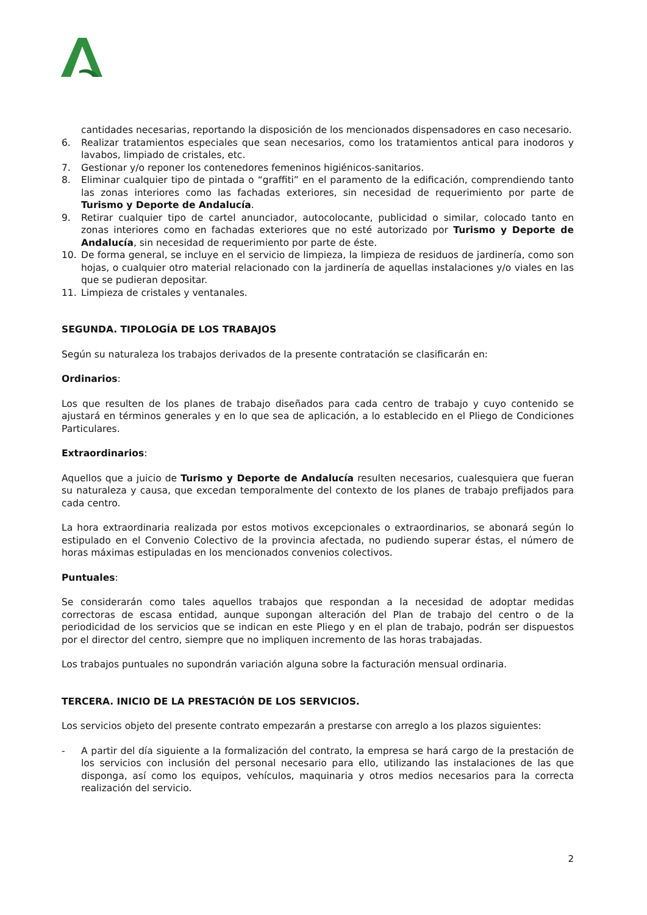cantidades necesarias, reportando la disposición de los mencionados dispensadores en caso necesario.
6. Realizar tratamientos especiales que sean necesarios, como los tratamientos antical para inodoros y lavabos, limpiado de cristales, etc.
7. Gestionar y/o reponer los contenedores femeninos higiénicos-sanitarios.
8. Eliminar cualquier tipo de pintada o “graffiti” en el paramento de la edificación, comprendiendo tanto las zonas interiores como las fachadas exteriores, sin necesidad de requerimiento por parte de Turismo y Deporte de Andalucía.
9. Retirar cualquier tipo de cartel anunciador, autocolocante, publicidad o similar, colocado tanto en zonas interiores como en fachadas exteriores que no esté autorizado por Turismo y Deporte de Andalucía, sin necesidad de requerimiento por parte de éste.
10. De forma general, se incluye en el servicio de limpieza, la limpieza de residuos de jardinería, como son hojas, o cualquier otro material relacionado con la jardinería de aquellas instalaciones y/o viales en las que se pudieran depositar.
11. Limpieza de cristales y ventanales.
SEGUNDA. TIPOLOGÍA DE LOS TRABAJOS
Según su naturaleza los trabajos derivados de la presente contratación se clasificarán en:
Ordinarios:
Los que resulten de los planes de trabajo diseñados para cada centro de trabajo y cuyo contenido se ajustará en términos generales y en lo que sea de aplicación, a lo establecido en el Pliego de Condiciones Particulares.
Extraordinarios:
Aquellos que a juicio de Turismo y Deporte de Andalucía resulten necesarios, cualesquiera que fueran su naturaleza y causa, que excedan temporalmente del contexto de los planes de trabajo prefijados para cada centro.
La hora extraordinaria realizada por estos motivos excepcionales o extraordinarios, se abonará según lo estipulado en el Convenio Colectivo de la provincia afectada, no pudiendo superar éstas, el número de horas máximas estipuladas en los mencionados convenios colectivos.
Puntuales:
Se considerarán como tales aquellos trabajos que respondan a la necesidad de adoptar medidas correctoras de escasa entidad, aunque supongan alteración del Plan de trabajo del centro o de la periodicidad de los servicios que se indican en este Pliego y en el plan de trabajo, podrán ser dispuestos por el director del centro, siempre que no impliquen incremento de las horas trabajadas.
Los trabajos puntuales no supondrán variación alguna sobre la facturación mensual ordinaria.
TERCERA. INICIO DE LA PRESTACIÓN DE LOS SERVICIOS.
Los servicios objeto del presente contrato empezarán a prestarse con arreglo a los plazos siguientes:
- A partir del día siguiente a la formalización del contrato, la empresa se hará cargo de la prestación de los servicios con inclusión del personal necesario para ello, utilizando las instalaciones de las que disponga, así como los equipos, vehículos, maquinaria y otros medios necesarios para la correcta realización del servicio.
2